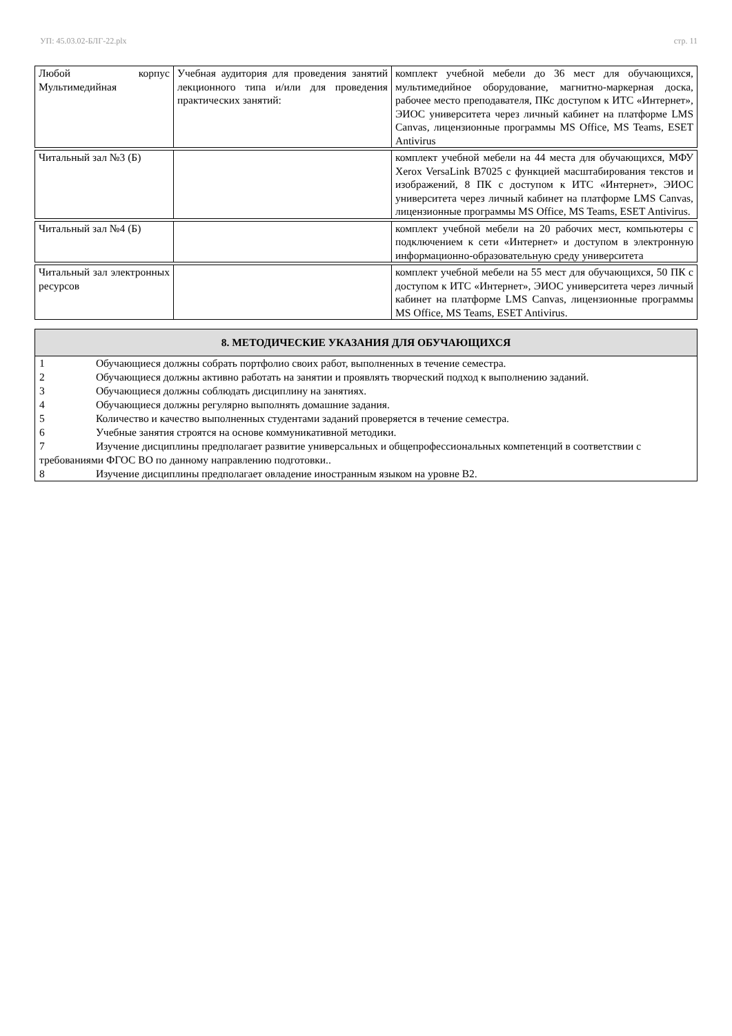УП: 45.03.02-БЛГ-22.plx стр. 11
| Любой корпус Мультимедийная | Учебная аудитория для проведения занятий лекционного типа и/или для проведения практических занятий: | комплект учебной мебели до 36 мест для обучающихся, мультимедийное оборудование, магнитно-маркерная доска, рабочее место преподавателя, ПКс доступом к ИТС «Интернет», ЭИОС университета через личный кабинет на платформе LMS Canvas, лицензионные программы MS Office, MS Teams, ESET Antivirus |
| Читальный зал №3 (Б) | | комплект учебной мебели на 44 места для обучающихся, МФУ Xerox VersaLink B7025 с функцией масштабирования текстов и изображений, 8 ПК с доступом к ИТС «Интернет», ЭИОС университета через личный кабинет на платформе LMS Canvas, лицензионные программы MS Office, MS Teams, ESET Antivirus. |
| Читальный зал №4 (Б) | | комплект учебной мебели на 20 рабочих мест, компьютеры с подключением к сети «Интернет» и доступом в электронную информационно-образовательную среду университета |
| Читальный зал электронных ресурсов | | комплект учебной мебели на 55 мест для обучающихся, 50 ПК с доступом к ИТС «Интернет», ЭИОС университета через личный кабинет на платформе LMS Canvas, лицензионные программы MS Office, MS Teams, ESET Antivirus. |
8. МЕТОДИЧЕСКИЕ УКАЗАНИЯ ДЛЯ ОБУЧАЮЩИХСЯ
1 Обучающиеся должны собрать портфолио своих работ, выполненных в течение семестра.
2 Обучающиеся должны активно работать на занятии и проявлять творческий подход к выполнению заданий.
3 Обучающиеся должны соблюдать дисциплину на занятиях.
4 Обучающиеся должны регулярно выполнять домашние задания.
5 Количество и качество выполненных студентами заданий проверяется в течение семестра.
6 Учебные занятия строятся на основе коммуникативной методики.
7 Изучение дисциплины предполагает развитие универсальных и общепрофессиональных компетенций в соответствии с требованиями ФГОС ВО по данному направлению подготовки..
8 Изучение дисциплины предполагает овладение иностранным языком на уровне В2.